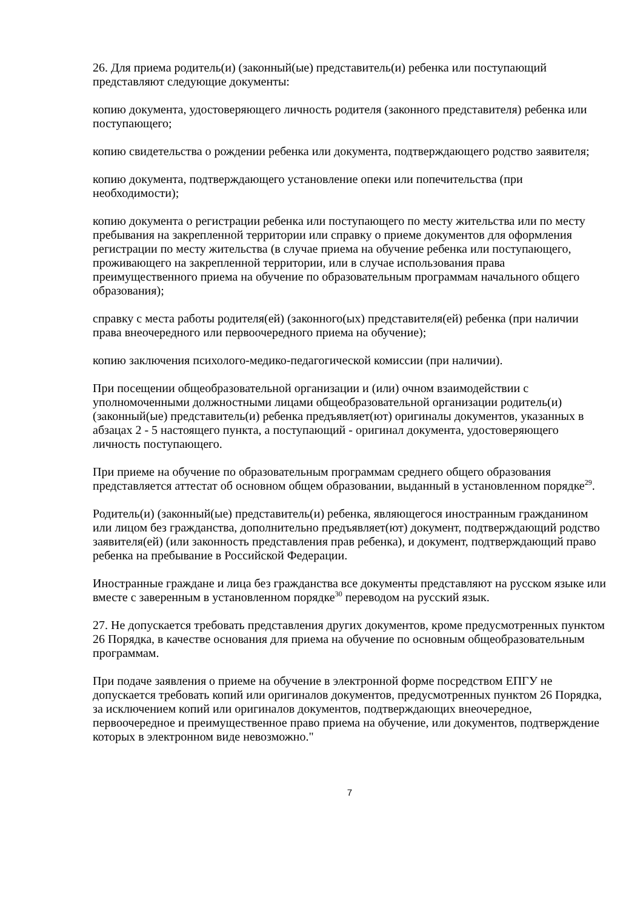26. Для приема родитель(и) (законный(ые) представитель(и) ребенка или поступающий представляют следующие документы:
копию документа, удостоверяющего личность родителя (законного представителя) ребенка или поступающего;
копию свидетельства о рождении ребенка или документа, подтверждающего родство заявителя;
копию документа, подтверждающего установление опеки или попечительства (при необходимости);
копию документа о регистрации ребенка или поступающего по месту жительства или по месту пребывания на закрепленной территории или справку о приеме документов для оформления регистрации по месту жительства (в случае приема на обучение ребенка или поступающего, проживающего на закрепленной территории, или в случае использования права преимущественного приема на обучение по образовательным программам начального общего образования);
справку с места работы родителя(ей) (законного(ых) представителя(ей) ребенка (при наличии права внеочередного или первоочередного приема на обучение);
копию заключения психолого-медико-педагогической комиссии (при наличии).
При посещении общеобразовательной организации и (или) очном взаимодействии с уполномоченными должностными лицами общеобразовательной организации родитель(и) (законный(ые) представитель(и) ребенка предъявляет(ют) оригиналы документов, указанных в абзацах 2 - 5 настоящего пункта, а поступающий - оригинал документа, удостоверяющего личность поступающего.
При приеме на обучение по образовательным программам среднего общего образования представляется аттестат об основном общем образовании, выданный в установленном порядке<sup>29</sup>.
Родитель(и) (законный(ые) представитель(и) ребенка, являющегося иностранным гражданином или лицом без гражданства, дополнительно предъявляет(ют) документ, подтверждающий родство заявителя(ей) (или законность представления прав ребенка), и документ, подтверждающий право ребенка на пребывание в Российской Федерации.
Иностранные граждане и лица без гражданства все документы представляют на русском языке или вместе с заверенным в установленном порядке<sup>30</sup> переводом на русский язык.
27. Не допускается требовать представления других документов, кроме предусмотренных пунктом 26 Порядка, в качестве основания для приема на обучение по основным общеобразовательным программам.
При подаче заявления о приеме на обучение в электронной форме посредством ЕПГУ не допускается требовать копий или оригиналов документов, предусмотренных пунктом 26 Порядка, за исключением копий или оригиналов документов, подтверждающих внеочередное, первоочередное и преимущественное право приема на обучение, или документов, подтверждение которых в электронном виде невозможно."
7